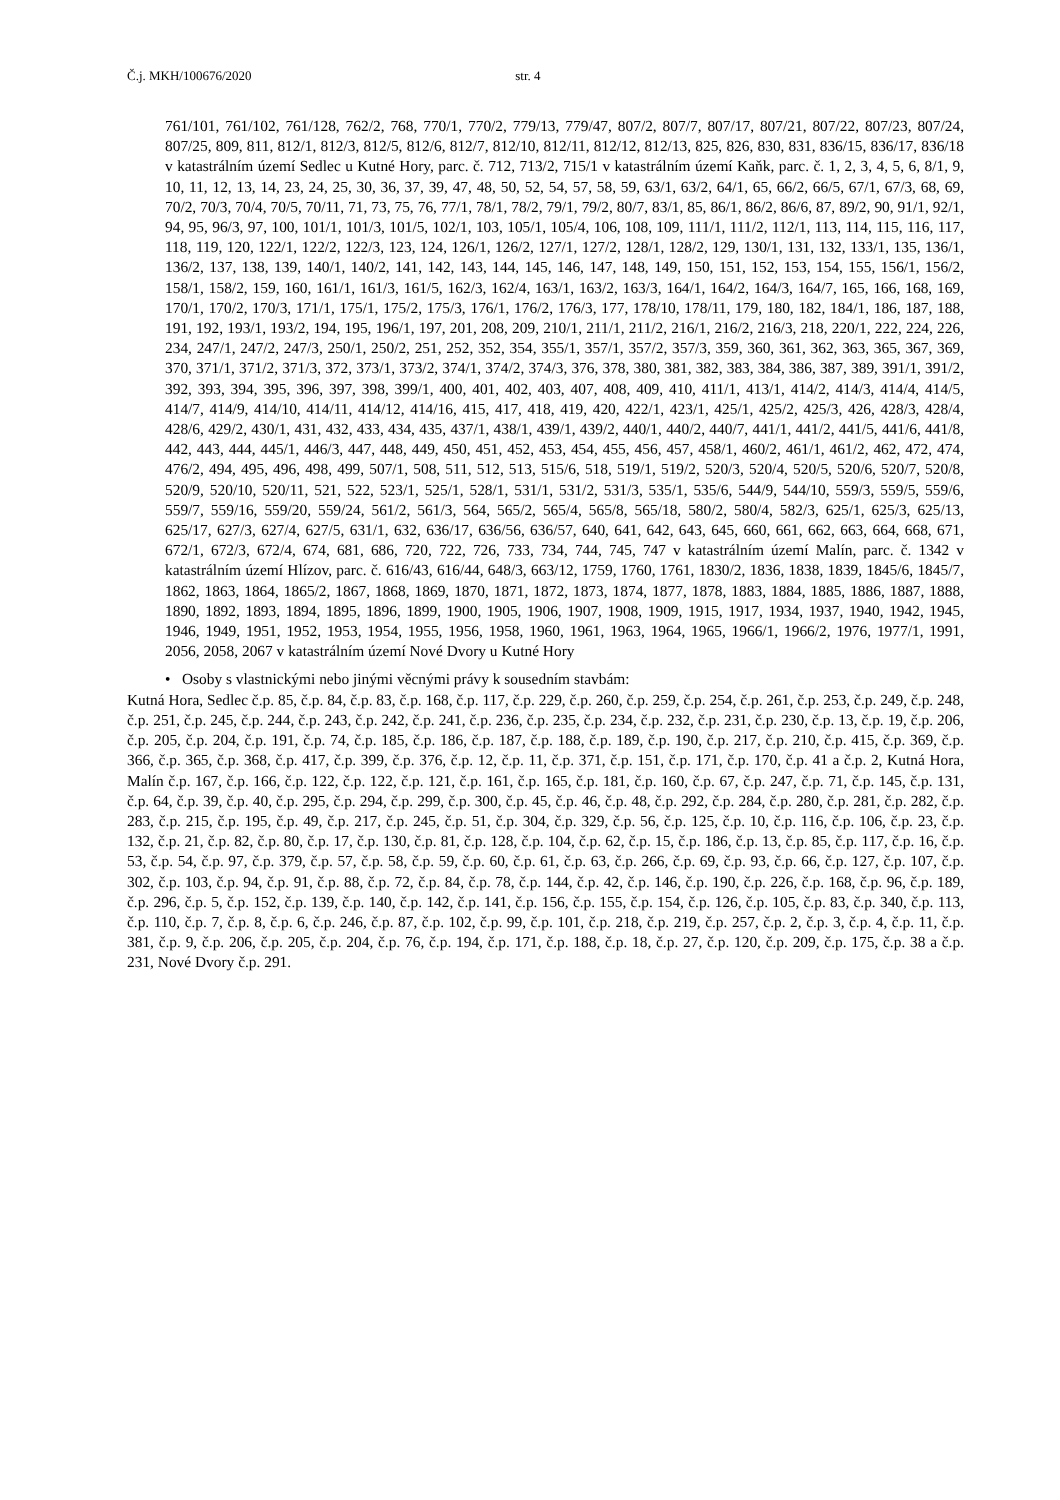Č.j. MKH/100676/2020 str. 4
761/101, 761/102, 761/128, 762/2, 768, 770/1, 770/2, 779/13, 779/47, 807/2, 807/7, 807/17, 807/21, 807/22, 807/23, 807/24, 807/25, 809, 811, 812/1, 812/3, 812/5, 812/6, 812/7, 812/10, 812/11, 812/12, 812/13, 825, 826, 830, 831, 836/15, 836/17, 836/18 v katastrálním území Sedlec u Kutné Hory, parc. č. 712, 713/2, 715/1 v katastrálním území Kaňk, parc. č. 1, 2, 3, 4, 5, 6, 8/1, 9, 10, 11, 12, 13, 14, 23, 24, 25, 30, 36, 37, 39, 47, 48, 50, 52, 54, 57, 58, 59, 63/1, 63/2, 64/1, 65, 66/2, 66/5, 67/1, 67/3, 68, 69, 70/2, 70/3, 70/4, 70/5, 70/11, 71, 73, 75, 76, 77/1, 78/1, 78/2, 79/1, 79/2, 80/7, 83/1, 85, 86/1, 86/2, 86/6, 87, 89/2, 90, 91/1, 92/1, 94, 95, 96/3, 97, 100, 101/1, 101/3, 101/5, 102/1, 103, 105/1, 105/4, 106, 108, 109, 111/1, 111/2, 112/1, 113, 114, 115, 116, 117, 118, 119, 120, 122/1, 122/2, 122/3, 123, 124, 126/1, 126/2, 127/1, 127/2, 128/1, 128/2, 129, 130/1, 131, 132, 133/1, 135, 136/1, 136/2, 137, 138, 139, 140/1, 140/2, 141, 142, 143, 144, 145, 146, 147, 148, 149, 150, 151, 152, 153, 154, 155, 156/1, 156/2, 158/1, 158/2, 159, 160, 161/1, 161/3, 161/5, 162/3, 162/4, 163/1, 163/2, 163/3, 164/1, 164/2, 164/3, 164/7, 165, 166, 168, 169, 170/1, 170/2, 170/3, 171/1, 175/1, 175/2, 175/3, 176/1, 176/2, 176/3, 177, 178/10, 178/11, 179, 180, 182, 184/1, 186, 187, 188, 191, 192, 193/1, 193/2, 194, 195, 196/1, 197, 201, 208, 209, 210/1, 211/1, 211/2, 216/1, 216/2, 216/3, 218, 220/1, 222, 224, 226, 234, 247/1, 247/2, 247/3, 250/1, 250/2, 251, 252, 352, 354, 355/1, 357/1, 357/2, 357/3, 359, 360, 361, 362, 363, 365, 367, 369, 370, 371/1, 371/2, 371/3, 372, 373/1, 373/2, 374/1, 374/2, 374/3, 376, 378, 380, 381, 382, 383, 384, 386, 387, 389, 391/1, 391/2, 392, 393, 394, 395, 396, 397, 398, 399/1, 400, 401, 402, 403, 407, 408, 409, 410, 411/1, 413/1, 414/2, 414/3, 414/4, 414/5, 414/7, 414/9, 414/10, 414/11, 414/12, 414/16, 415, 417, 418, 419, 420, 422/1, 423/1, 425/1, 425/2, 425/3, 426, 428/3, 428/4, 428/6, 429/2, 430/1, 431, 432, 433, 434, 435, 437/1, 438/1, 439/1, 439/2, 440/1, 440/2, 440/7, 441/1, 441/2, 441/5, 441/6, 441/8, 442, 443, 444, 445/1, 446/3, 447, 448, 449, 450, 451, 452, 453, 454, 455, 456, 457, 458/1, 460/2, 461/1, 461/2, 462, 472, 474, 476/2, 494, 495, 496, 498, 499, 507/1, 508, 511, 512, 513, 515/6, 518, 519/1, 519/2, 520/3, 520/4, 520/5, 520/6, 520/7, 520/8, 520/9, 520/10, 520/11, 521, 522, 523/1, 525/1, 528/1, 531/1, 531/2, 531/3, 535/1, 535/6, 544/9, 544/10, 559/3, 559/5, 559/6, 559/7, 559/16, 559/20, 559/24, 561/2, 561/3, 564, 565/2, 565/4, 565/8, 565/18, 580/2, 580/4, 582/3, 625/1, 625/3, 625/13, 625/17, 627/3, 627/4, 627/5, 631/1, 632, 636/17, 636/56, 636/57, 640, 641, 642, 643, 645, 660, 661, 662, 663, 664, 668, 671, 672/1, 672/3, 672/4, 674, 681, 686, 720, 722, 726, 733, 734, 744, 745, 747 v katastrálním území Malín, parc. č. 1342 v katastrálním území Hlízov, parc. č. 616/43, 616/44, 648/3, 663/12, 1759, 1760, 1761, 1830/2, 1836, 1838, 1839, 1845/6, 1845/7, 1862, 1863, 1864, 1865/2, 1867, 1868, 1869, 1870, 1871, 1872, 1873, 1874, 1877, 1878, 1883, 1884, 1885, 1886, 1887, 1888, 1890, 1892, 1893, 1894, 1895, 1896, 1899, 1900, 1905, 1906, 1907, 1908, 1909, 1915, 1917, 1934, 1937, 1940, 1942, 1945, 1946, 1949, 1951, 1952, 1953, 1954, 1955, 1956, 1958, 1960, 1961, 1963, 1964, 1965, 1966/1, 1966/2, 1976, 1977/1, 1991, 2056, 2058, 2067 v katastrálním území Nové Dvory u Kutné Hory
• Osoby s vlastnickými nebo jinými věcnými právy k sousedním stavbám:
Kutná Hora, Sedlec č.p. 85, č.p. 84, č.p. 83, č.p. 168, č.p. 117, č.p. 229, č.p. 260, č.p. 259, č.p. 254, č.p. 261, č.p. 253, č.p. 249, č.p. 248, č.p. 251, č.p. 245, č.p. 244, č.p. 243, č.p. 242, č.p. 241, č.p. 236, č.p. 235, č.p. 234, č.p. 232, č.p. 231, č.p. 230, č.p. 13, č.p. 19, č.p. 206, č.p. 205, č.p. 204, č.p. 191, č.p. 74, č.p. 185, č.p. 186, č.p. 187, č.p. 188, č.p. 189, č.p. 190, č.p. 217, č.p. 210, č.p. 415, č.p. 369, č.p. 366, č.p. 365, č.p. 368, č.p. 417, č.p. 399, č.p. 376, č.p. 12, č.p. 11, č.p. 371, č.p. 151, č.p. 171, č.p. 170, č.p. 41 a č.p. 2, Kutná Hora, Malín č.p. 167, č.p. 166, č.p. 122, č.p. 122, č.p. 121, č.p. 161, č.p. 165, č.p. 181, č.p. 160, č.p. 67, č.p. 247, č.p. 71, č.p. 145, č.p. 131, č.p. 64, č.p. 39, č.p. 40, č.p. 295, č.p. 294, č.p. 299, č.p. 300, č.p. 45, č.p. 46, č.p. 48, č.p. 292, č.p. 284, č.p. 280, č.p. 281, č.p. 282, č.p. 283, č.p. 215, č.p. 195, č.p. 49, č.p. 217, č.p. 245, č.p. 51, č.p. 304, č.p. 329, č.p. 56, č.p. 125, č.p. 10, č.p. 116, č.p. 106, č.p. 23, č.p. 132, č.p. 21, č.p. 82, č.p. 80, č.p. 17, č.p. 130, č.p. 81, č.p. 128, č.p. 104, č.p. 62, č.p. 15, č.p. 186, č.p. 13, č.p. 85, č.p. 117, č.p. 16, č.p. 53, č.p. 54, č.p. 97, č.p. 379, č.p. 57, č.p. 58, č.p. 59, č.p. 60, č.p. 61, č.p. 63, č.p. 266, č.p. 69, č.p. 93, č.p. 66, č.p. 127, č.p. 107, č.p. 302, č.p. 103, č.p. 94, č.p. 91, č.p. 88, č.p. 72, č.p. 84, č.p. 78, č.p. 144, č.p. 42, č.p. 146, č.p. 190, č.p. 226, č.p. 168, č.p. 96, č.p. 189, č.p. 296, č.p. 5, č.p. 152, č.p. 139, č.p. 140, č.p. 142, č.p. 141, č.p. 156, č.p. 155, č.p. 154, č.p. 126, č.p. 105, č.p. 83, č.p. 340, č.p. 113, č.p. 110, č.p. 7, č.p. 8, č.p. 6, č.p. 246, č.p. 87, č.p. 102, č.p. 99, č.p. 101, č.p. 218, č.p. 219, č.p. 257, č.p. 2, č.p. 3, č.p. 4, č.p. 11, č.p. 381, č.p. 9, č.p. 206, č.p. 205, č.p. 204, č.p. 76, č.p. 194, č.p. 171, č.p. 188, č.p. 18, č.p. 27, č.p. 120, č.p. 209, č.p. 175, č.p. 38 a č.p. 231, Nové Dvory č.p. 291.